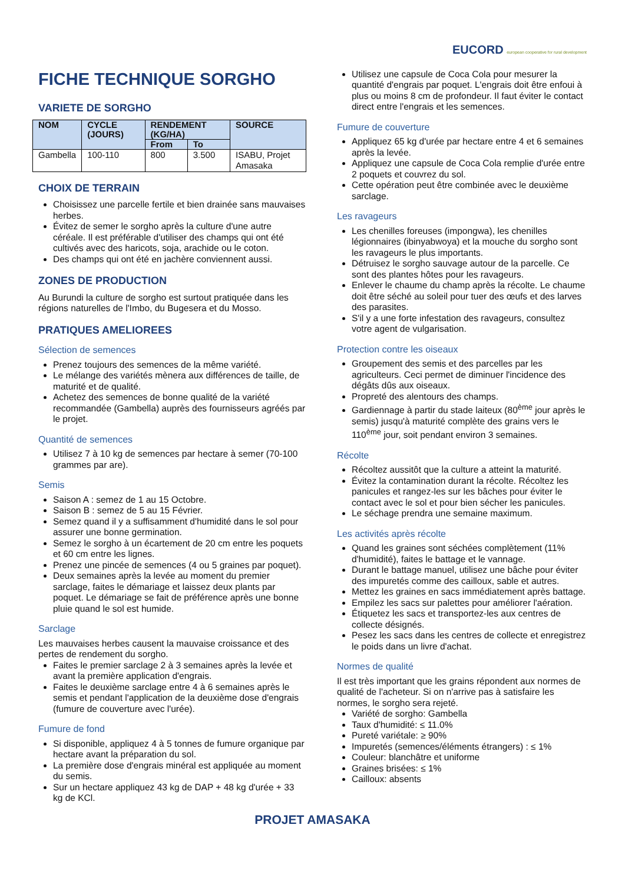FICHE TECHNIQUE SORGHO
VARIETE DE SORGHO
| NOM | CYCLE (JOURS) | RENDEMENT (KG/HA) | | SOURCE |
| --- | --- | --- | --- | --- |
| | | From | To | |
| Gambella | 100-110 | 800 | 3.500 | ISABU, Projet Amasaka |
CHOIX DE TERRAIN
Choisissez une parcelle fertile et bien drainée sans mauvaises herbes.
Évitez de semer le sorgho après la culture d'une autre céréale. Il est préférable d'utiliser des champs qui ont été cultivés avec des haricots, soja, arachide ou le coton.
Des champs qui ont été en jachère conviennent aussi.
ZONES DE PRODUCTION
Au Burundi la culture de sorgho est surtout pratiquée dans les régions naturelles de l'Imbo, du Bugesera et du Mosso.
PRATIQUES AMELIOREES
Sélection de semences
Prenez toujours des semences de la même variété.
Le mélange des variétés mènera aux différences de taille, de maturité et de qualité.
Achetez des semences de bonne qualité de la variété recommandée (Gambella) auprès des fournisseurs agréés par le projet.
Quantité de semences
Utilisez 7 à 10 kg de semences par hectare à semer (70-100 grammes par are).
Semis
Saison A : semez de 1 au 15 Octobre.
Saison B : semez de 5 au 15 Février.
Semez quand il y a suffisamment d'humidité dans le sol pour assurer une bonne germination.
Semez le sorgho à un écartement de 20 cm entre les poquets et 60 cm entre les lignes.
Prenez une pincée de semences (4 ou 5 graines par poquet).
Deux semaines après la levée au moment du premier sarclage, faites le démariage et laissez deux plants par poquet. Le démariage se fait de préférence après une bonne pluie quand le sol est humide.
Sarclage
Les mauvaises herbes causent la mauvaise croissance et des pertes de rendement du sorgho.
Faites le premier sarclage 2 à 3 semaines après la levée et avant la première application d'engrais.
Faites le deuxième sarclage entre 4 à 6 semaines après le semis et pendant l'application de la deuxième dose d'engrais (fumure de couverture avec l'urée).
Fumure de fond
Si disponible, appliquez 4 à 5 tonnes de fumure organique par hectare avant la préparation du sol.
La première dose d'engrais minéral est appliquée au moment du semis.
Sur un hectare appliquez 43 kg de DAP + 48 kg d'urée + 33 kg de KCl.
EUCORD european cooperative for rural development
Utilisez une capsule de Coca Cola pour mesurer la quantité d'engrais par poquet. L'engrais doit être enfoui à plus ou moins 8 cm de profondeur. Il faut éviter le contact direct entre l'engrais et les semences.
Fumure de couverture
Appliquez 65 kg d'urée par hectare entre 4 et 6 semaines après la levée.
Appliquez une capsule de Coca Cola remplie d'urée entre 2 poquets et couvrez du sol.
Cette opération peut être combinée avec le deuxième sarclage.
Les ravageurs
Les chenilles foreuses (impongwa), les chenilles légionnaires (ibinyabwoya) et la mouche du sorgho sont les ravageurs le plus importants.
Détruisez le sorgho sauvage autour de la parcelle. Ce sont des plantes hôtes pour les ravageurs.
Enlever le chaume du champ après la récolte. Le chaume doit être séché au soleil pour tuer des œufs et des larves des parasites.
S'il y a une forte infestation des ravageurs, consultez votre agent de vulgarisation.
Protection contre les oiseaux
Groupement des semis et des parcelles par les agriculteurs. Ceci permet de diminuer l'incidence des dégâts dûs aux oiseaux.
Propreté des alentours des champs.
Gardiennage à partir du stade laiteux (80<sup>ème</sup> jour après le semis) jusqu'à maturité complète des grains vers le 110<sup>ème</sup> jour, soit pendant environ 3 semaines.
Récolte
Récoltez aussitôt que la culture a atteint la maturité.
Évitez la contamination durant la récolte. Récoltez les panicules et rangez-les sur les bâches pour éviter le contact avec le sol et pour bien sécher les panicules.
Le séchage prendra une semaine maximum.
Les activités après récolte
Quand les graines sont séchées complètement (11% d'humidité), faites le battage et le vannage.
Durant le battage manuel, utilisez une bâche pour éviter des impuretés comme des cailloux, sable et autres.
Mettez les graines en sacs immédiatement après battage.
Empilez les sacs sur palettes pour améliorer l'aération.
Étiquetez les sacs et transportez-les aux centres de collecte désignés.
Pesez les sacs dans les centres de collecte et enregistrez le poids dans un livre d'achat.
Normes de qualité
Il est très important que les grains répondent aux normes de qualité de l'acheteur. Si on n'arrive pas à satisfaire les normes, le sorgho sera rejeté.
Variété de sorgho: Gambella
Taux d'humidité: ≤ 11.0%
Pureté variétale: ≥ 90%
Impuretés (semences/éléments étrangers) : ≤ 1%
Couleur: blanchâtre et uniforme
Graines brisées: ≤ 1%
Cailloux: absents
PROJET AMASAKA